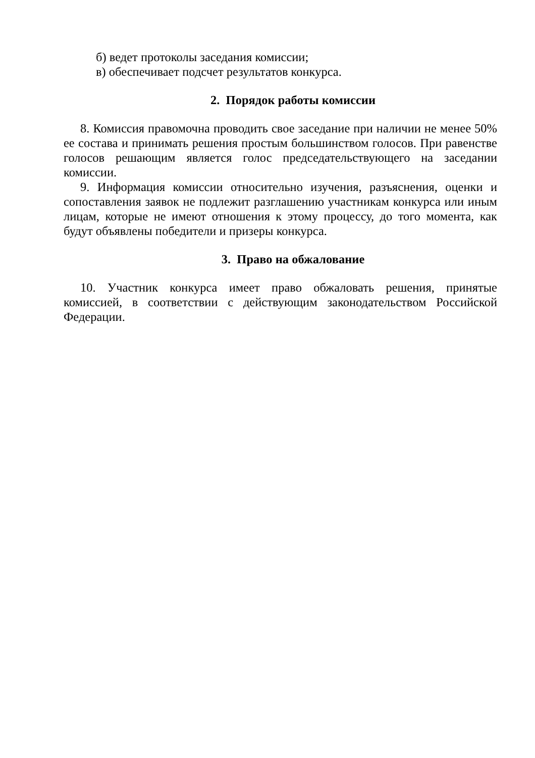б) ведет протоколы заседания комиссии;
в) обеспечивает подсчет результатов конкурса.
2. Порядок работы комиссии
8. Комиссия правомочна проводить свое заседание при наличии не менее 50% ее состава и принимать решения простым большинством голосов. При равенстве голосов решающим является голос председательствующего на заседании комиссии.
9. Информация комиссии относительно изучения, разъяснения, оценки и сопоставления заявок не подлежит разглашению участникам конкурса или иным лицам, которые не имеют отношения к этому процессу, до того момента, как будут объявлены победители и призеры конкурса.
3. Право на обжалование
10. Участник конкурса имеет право обжаловать решения, принятые комиссией, в соответствии с действующим законодательством Российской Федерации.